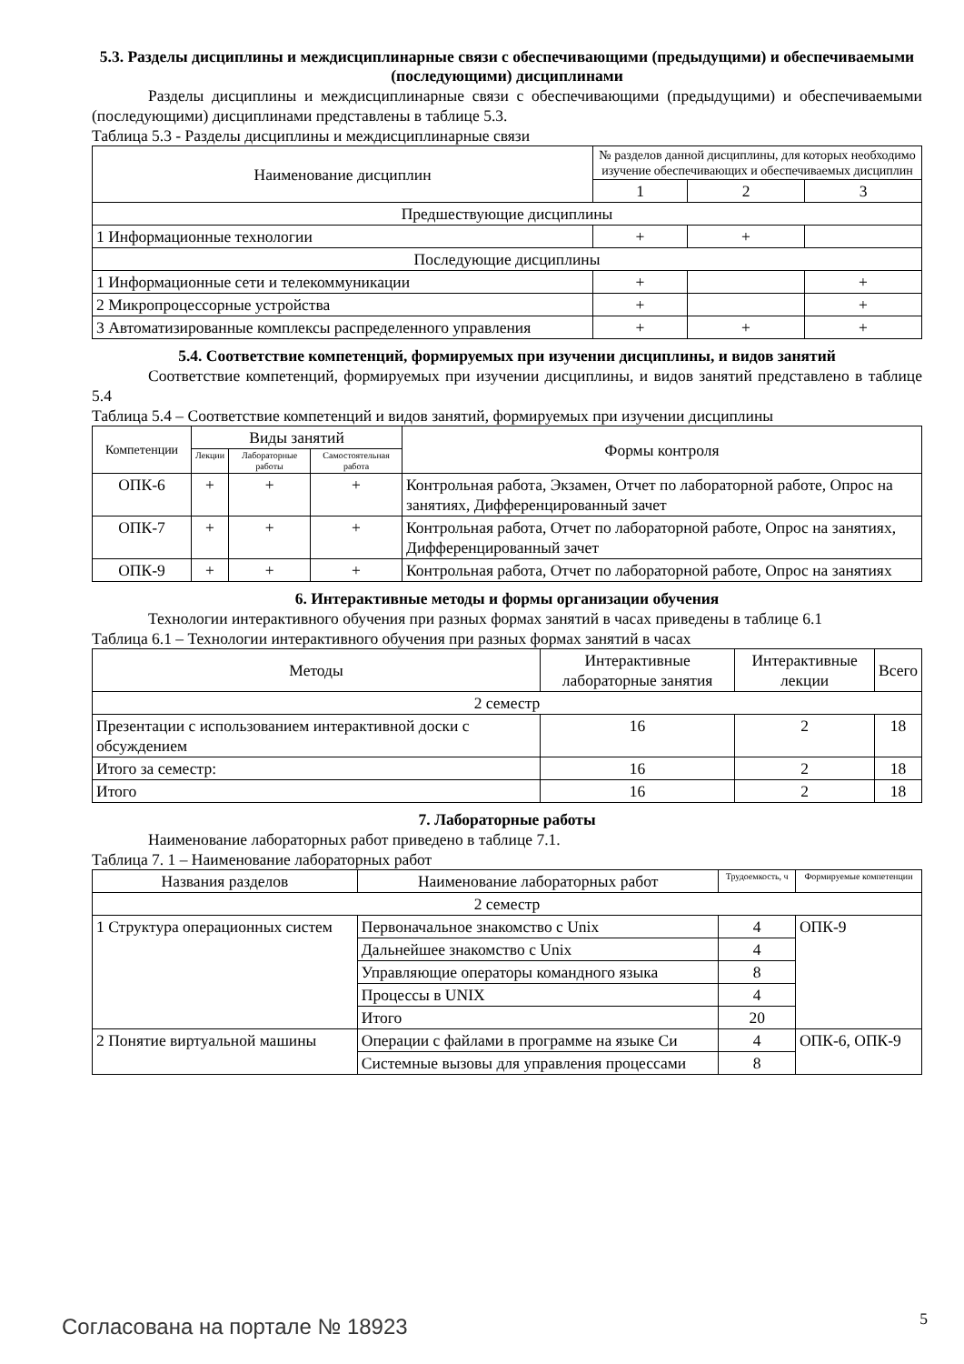5.3. Разделы дисциплины и междисциплинарные связи с обеспечивающими (предыдущими) и обеспечиваемыми (последующими) дисциплинами
Разделы дисциплины и междисциплинарные связи с обеспечивающими (предыдущими) и обеспечиваемыми (последующими) дисциплинами представлены в таблице 5.3.
Таблица 5.3 - Разделы дисциплины и междисциплинарные связи
| Наименование дисциплин | № разделов данной дисциплины, для которых необходимо изучение обеспечивающих и обеспечиваемых дисциплин | | |
| --- | --- | --- | --- |
| | 1 | 2 | 3 |
| Предшествующие дисциплины | | | |
| 1 Информационные технологии | + | + | |
| Последующие дисциплины | | | |
| 1 Информационные сети и телекоммуникации | + | | + |
| 2 Микропроцессорные устройства | + | | + |
| 3 Автоматизированные комплексы распределенного управления | + | + | + |
5.4. Соответствие компетенций, формируемых при изучении дисциплины, и видов занятий
Соответствие компетенций, формируемых при изучении дисциплины, и видов занятий представлено в таблице 5.4
Таблица 5.4 – Соответствие компетенций и видов занятий, формируемых при изучении дисциплины
| Компетенции | Виды занятий | | | Формы контроля |
| --- | --- | --- | --- | --- |
| | Лекции | Лабораторные работы | Самостоятельная работа | |
| ОПК-6 | + | + | + | Контрольная работа, Экзамен, Отчет по лабораторной работе, Опрос на занятиях, Дифференцированный зачет |
| ОПК-7 | + | + | + | Контрольная работа, Отчет по лабораторной работе, Опрос на занятиях, Дифференцированный зачет |
| ОПК-9 | + | + | + | Контрольная работа, Отчет по лабораторной работе, Опрос на занятиях |
6. Интерактивные методы и формы организации обучения
Технологии интерактивного обучения при разных формах занятий в часах приведены в таблице 6.1
Таблица 6.1 – Технологии интерактивного обучения при разных формах занятий в часах
| Методы | Интерактивные лабораторные занятия | Интерактивные лекции | Всего |
| --- | --- | --- | --- |
| 2 семестр | | | |
| Презентации с использованием интерактивной доски с обсуждением | 16 | 2 | 18 |
| Итого за семестр: | 16 | 2 | 18 |
| Итого | 16 | 2 | 18 |
7. Лабораторные работы
Наименование лабораторных работ приведено в таблице 7.1.
Таблица 7. 1 – Наименование лабораторных работ
| Названия разделов | Наименование лабораторных работ | Трудоемкость, ч | Формируемые компетенции |
| --- | --- | --- | --- |
| 2 семестр | | | |
| 1 Структура операционных систем | Первоначальное знакомство с Unix | 4 | ОПК-9 |
| | Дальнейшее знакомство с Unix | 4 | |
| | Управляющие операторы командного языка | 8 | |
| | Процессы в UNIX | 4 | |
| | Итого | 20 | |
| 2 Понятие виртуальной машины | Операции с файлами в программе на языке Си | 4 | ОПК-6, ОПК-9 |
| | Системные вызовы для управления процессами | 8 | |
Согласована на портале № 18923 5